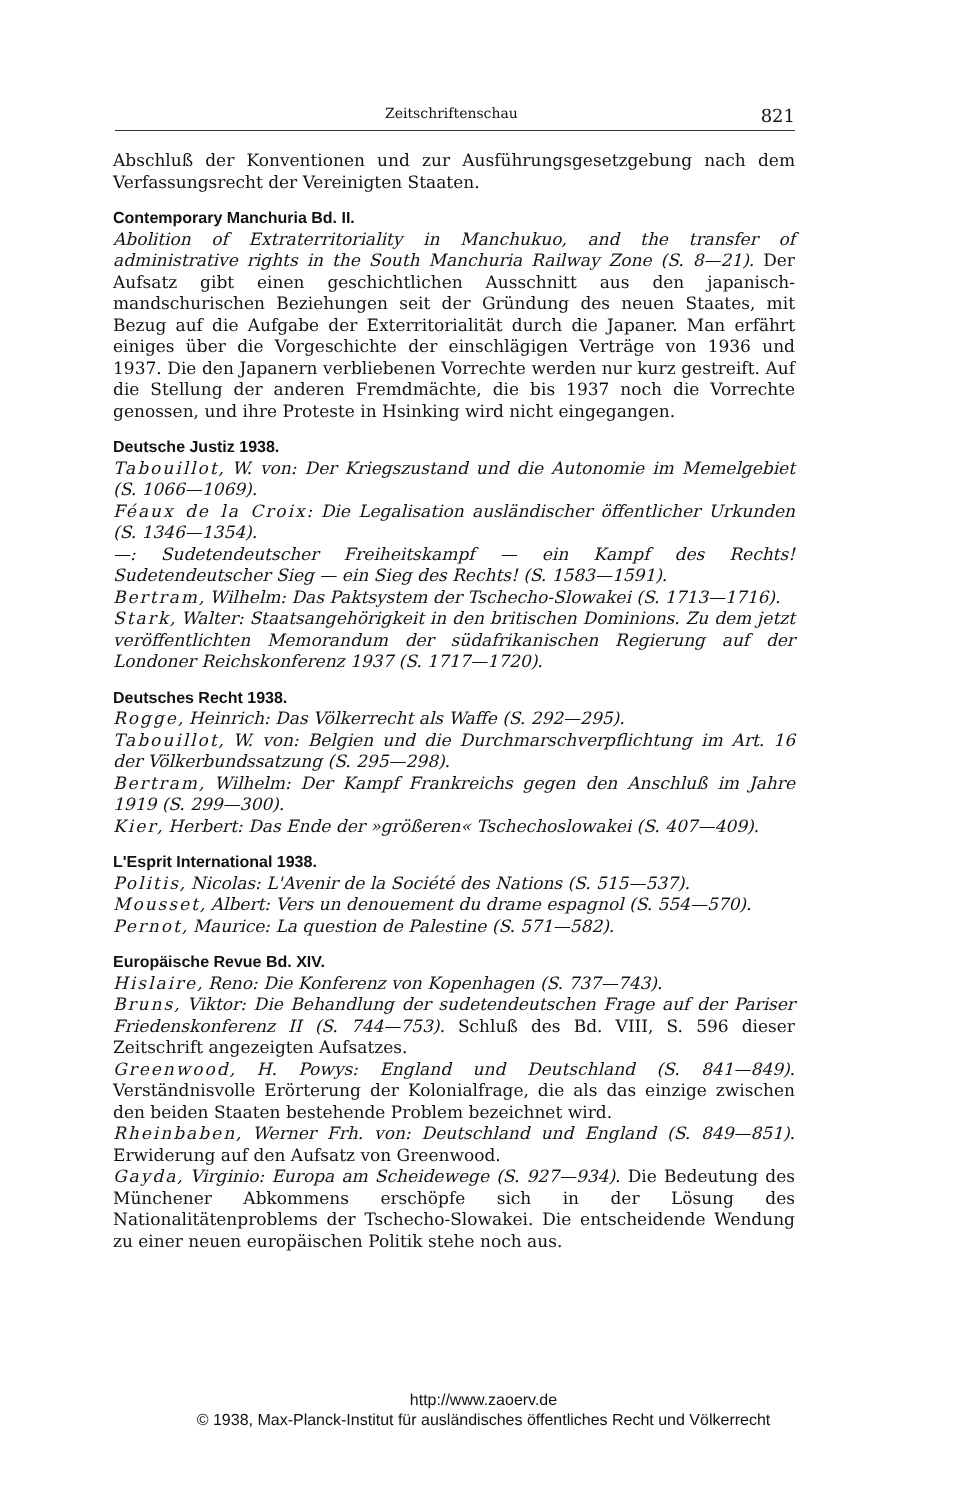Zeitschriftenschau 821
Abschluß der Konventionen und zur Ausführungsgesetzgebung nach dem Verfassungsrecht der Vereinigten Staaten.
Contemporary Manchuria Bd. II.
Abolition of Extraterritoriality in Manchukuo, and the transfer of administrative rights in the South Manchuria Railway Zone (S. 8—21). Der Aufsatz gibt einen geschichtlichen Ausschnitt aus den japanisch-mandschurischen Beziehungen seit der Gründung des neuen Staates, mit Bezug auf die Aufgabe der Exterritorialität durch die Japaner. Man erfährt einiges über die Vorgeschichte der einschlägigen Verträge von 1936 und 1937. Die den Japanern verbliebenen Vorrechte werden nur kurz gestreift. Auf die Stellung der anderen Fremdmächte, die bis 1937 noch die Vorrechte genossen, und ihre Proteste in Hsinking wird nicht eingegangen.
Deutsche Justiz 1938.
Tabouillot, W. von: Der Kriegszustand und die Autonomie im Memelgebiet (S. 1066—1069).
Féaux de la Croix: Die Legalisation ausländischer öffentlicher Urkunden (S. 1346—1354).
—: Sudetendeutscher Freiheitskampf — ein Kampf des Rechts! Sudetendeutscher Sieg — ein Sieg des Rechts! (S. 1583—1591).
Bertram, Wilhelm: Das Paktsystem der Tschecho-Slowakei (S. 1713—1716).
Stark, Walter: Staatsangehörigkeit in den britischen Dominions. Zu dem jetzt veröffentlichten Memorandum der südafrikanischen Regierung auf der Londoner Reichskonferenz 1937 (S. 1717—1720).
Deutsches Recht 1938.
Rogge, Heinrich: Das Völkerrecht als Waffe (S. 292—295).
Tabouillot, W. von: Belgien und die Durchmarschverpflichtung im Art. 16 der Völkerbundssatzung (S. 295—298).
Bertram, Wilhelm: Der Kampf Frankreichs gegen den Anschluß im Jahre 1919 (S. 299—300).
Kier, Herbert: Das Ende der »größeren« Tschechoslowakei (S. 407—409).
L'Esprit International 1938.
Politis, Nicolas: L'Avenir de la Société des Nations (S. 515—537).
Mousset, Albert: Vers un denouement du drame espagnol (S. 554—570).
Pernot, Maurice: La question de Palestine (S. 571—582).
Europäische Revue Bd. XIV.
Hislaire, Reno: Die Konferenz von Kopenhagen (S. 737—743).
Bruns, Viktor: Die Behandlung der sudetendeutschen Frage auf der Pariser Friedenskonferenz II (S. 744—753). Schluß des Bd. VIII, S. 596 dieser Zeitschrift angezeigten Aufsatzes.
Greenwood, H. Powys: England und Deutschland (S. 841—849). Verständnisvolle Erörterung der Kolonialfrage, die als das einzige zwischen den beiden Staaten bestehende Problem bezeichnet wird.
Rheinbaben, Werner Frh. von: Deutschland und England (S. 849—851). Erwiderung auf den Aufsatz von Greenwood.
Gayda, Virginio: Europa am Scheidewege (S. 927—934). Die Bedeutung des Münchener Abkommens erschöpfe sich in der Lösung des Nationalitätenproblems der Tschecho-Slowakei. Die entscheidende Wendung zu einer neuen europäischen Politik stehe noch aus.
http://www.zaoerv.de
© 1938, Max-Planck-Institut für ausländisches öffentliches Recht und Völkerrecht